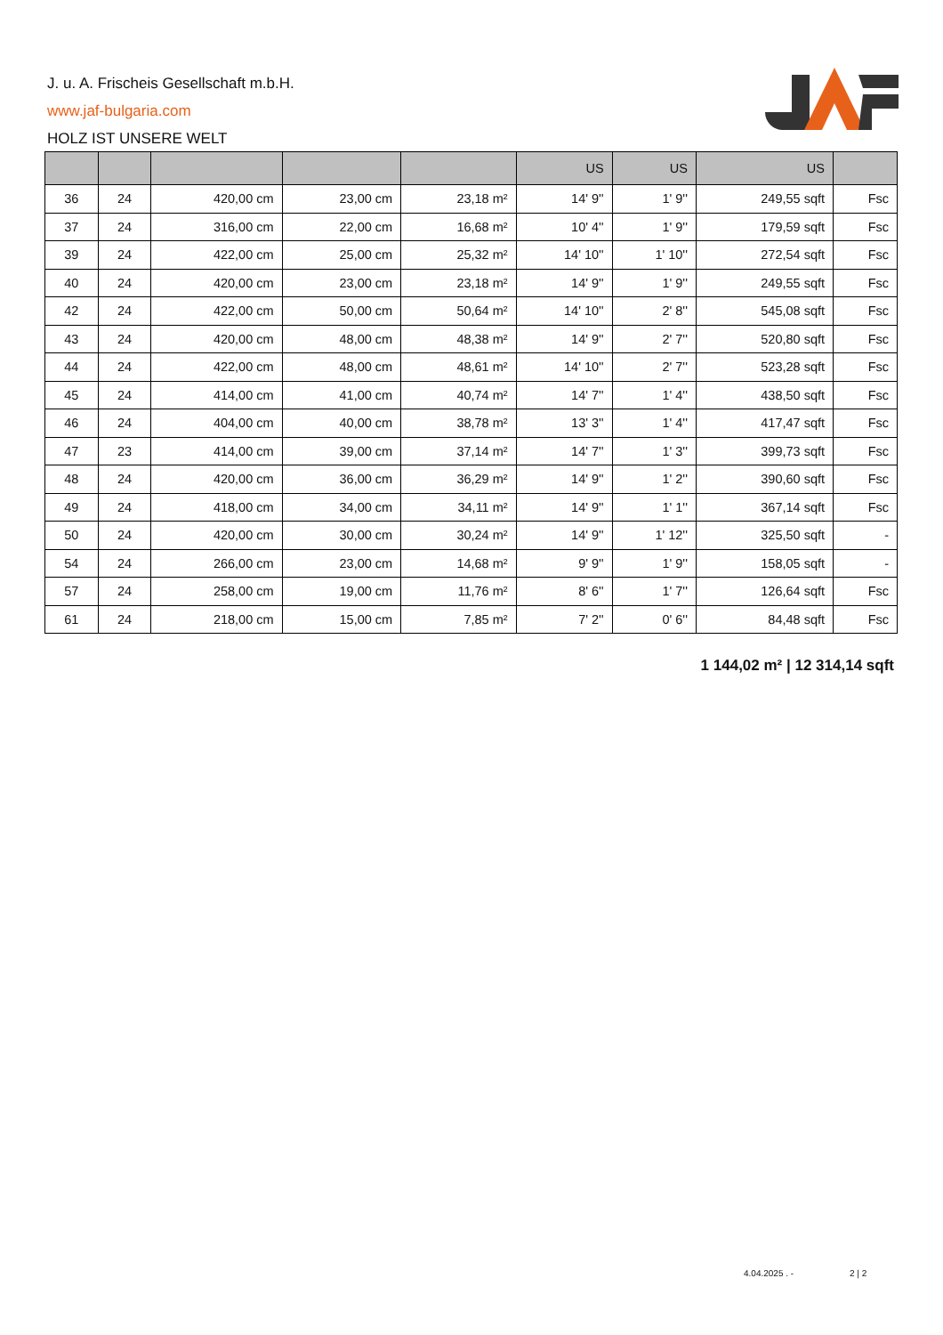J. u. A. Frischeis Gesellschaft m.b.H.
www.jaf-bulgaria.com
HOLZ IST UNSERE WELT
| | | | | | US | US | US | |
| --- | --- | --- | --- | --- | --- | --- | --- | --- |
| 36 | 24 | 420,00 cm | 23,00 cm | 23,18 m² | 14' 9'' | 1' 9'' | 249,55 sqft | Fsc |
| 37 | 24 | 316,00 cm | 22,00 cm | 16,68 m² | 10' 4'' | 1' 9'' | 179,59 sqft | Fsc |
| 39 | 24 | 422,00 cm | 25,00 cm | 25,32 m² | 14' 10'' | 1' 10'' | 272,54 sqft | Fsc |
| 40 | 24 | 420,00 cm | 23,00 cm | 23,18 m² | 14' 9'' | 1' 9'' | 249,55 sqft | Fsc |
| 42 | 24 | 422,00 cm | 50,00 cm | 50,64 m² | 14' 10'' | 2' 8'' | 545,08 sqft | Fsc |
| 43 | 24 | 420,00 cm | 48,00 cm | 48,38 m² | 14' 9'' | 2' 7'' | 520,80 sqft | Fsc |
| 44 | 24 | 422,00 cm | 48,00 cm | 48,61 m² | 14' 10'' | 2' 7'' | 523,28 sqft | Fsc |
| 45 | 24 | 414,00 cm | 41,00 cm | 40,74 m² | 14' 7'' | 1' 4'' | 438,50 sqft | Fsc |
| 46 | 24 | 404,00 cm | 40,00 cm | 38,78 m² | 13' 3'' | 1' 4'' | 417,47 sqft | Fsc |
| 47 | 23 | 414,00 cm | 39,00 cm | 37,14 m² | 14' 7'' | 1' 3'' | 399,73 sqft | Fsc |
| 48 | 24 | 420,00 cm | 36,00 cm | 36,29 m² | 14' 9'' | 1' 2'' | 390,60 sqft | Fsc |
| 49 | 24 | 418,00 cm | 34,00 cm | 34,11 m² | 14' 9'' | 1' 1'' | 367,14 sqft | Fsc |
| 50 | 24 | 420,00 cm | 30,00 cm | 30,24 m² | 14' 9'' | 1' 12'' | 325,50 sqft | - |
| 54 | 24 | 266,00 cm | 23,00 cm | 14,68 m² | 9' 9'' | 1' 9'' | 158,05 sqft | - |
| 57 | 24 | 258,00 cm | 19,00 cm | 11,76 m² | 8' 6'' | 1' 7'' | 126,64 sqft | Fsc |
| 61 | 24 | 218,00 cm | 15,00 cm | 7,85 m² | 7' 2'' | 0' 6'' | 84,48 sqft | Fsc |
1 144,02 m² | 12 314,14 sqft
4.04.2025 . - 2 | 2